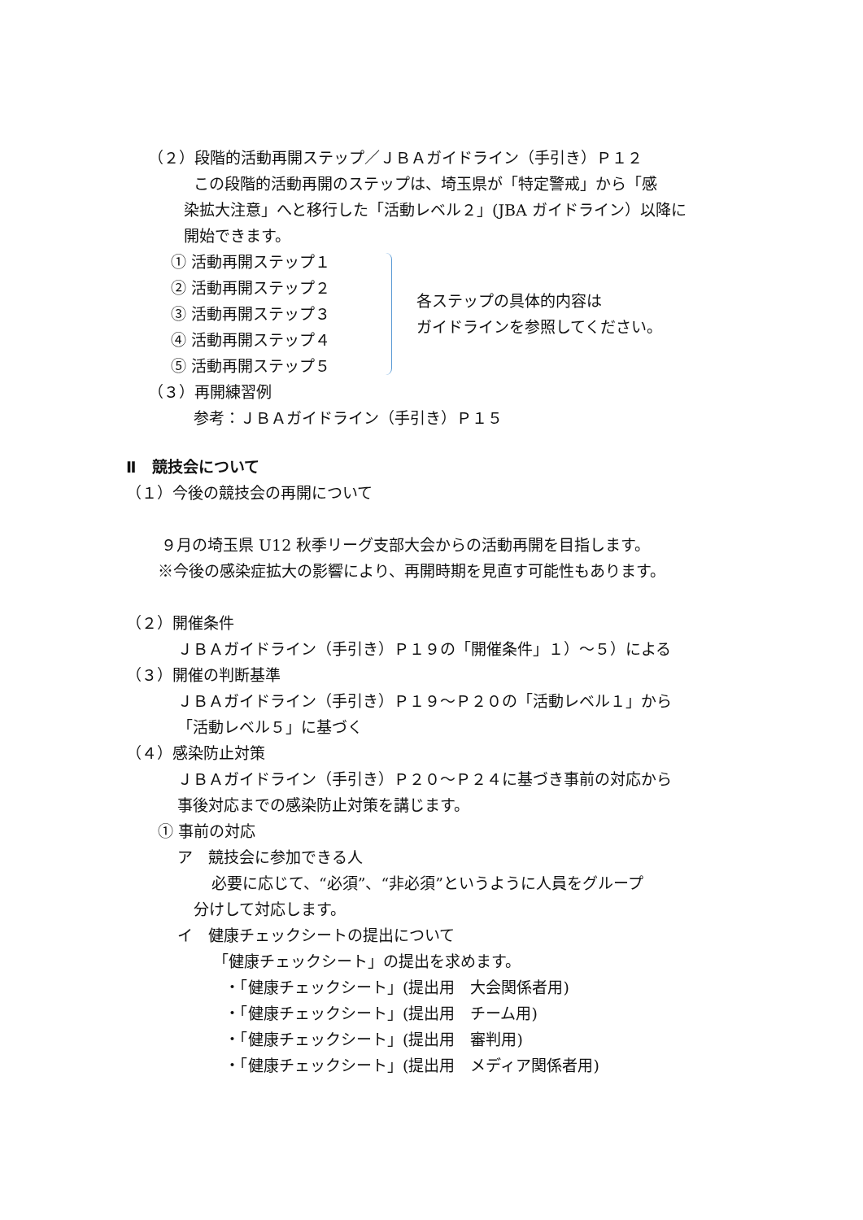（２）段階的活動再開ステップ／ＪＢＡガイドライン（手引き）Ｐ１２
この段階的活動再開のステップは、埼玉県が「特定警戒」から「感
染拡大注意」へと移行した「活動レベル２」(JBA ガイドライン）以降に
開始できます。
① 活動再開ステップ１
② 活動再開ステップ２
③ 活動再開ステップ３
④ 活動再開ステップ４
⑤ 活動再開ステップ５
各ステップの具体的内容は
ガイドラインを参照してください。
（３）再開練習例
参考：ＪＢＡガイドライン（手引き）Ｐ１５
Ⅱ　競技会について
（１）今後の競技会の再開について
９月の埼玉県 U12 秋季リーグ支部大会からの活動再開を目指します。
※今後の感染症拡大の影響により、再開時期を見直す可能性もあります。
（２）開催条件
ＪＢＡガイドライン（手引き）Ｐ１９の「開催条件」１）～５）による
（３）開催の判断基準
ＪＢＡガイドライン（手引き）Ｐ１９～Ｐ２０の「活動レベル１」から
「活動レベル５」に基づく
（４）感染防止対策
ＪＢＡガイドライン（手引き）Ｐ２０～Ｐ２４に基づき事前の対応から
事後対応までの感染防止対策を講じます。
① 事前の対応
ア　競技会に参加できる人
必要に応じて、“必須”、“非必須”というように人員をグループ
分けして対応します。
イ　健康チェックシートの提出について
「健康チェックシート」の提出を求めます。
・「健康チェックシート」(提出用　大会関係者用)
・「健康チェックシート」(提出用　チーム用)
・「健康チェックシート」(提出用　審判用)
・「健康チェックシート」(提出用　メディア関係者用)